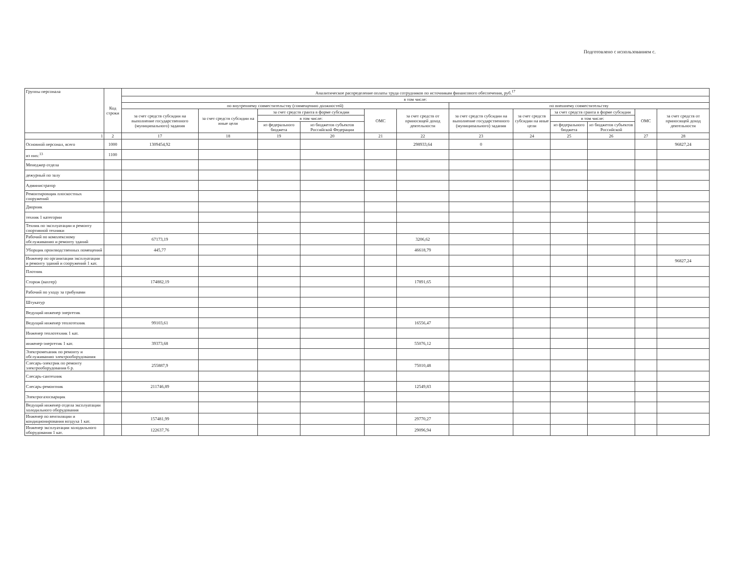Подготовлено с использованием с.
| Группы персонала | Код строки | Аналитическое распределение оплаты труда сотрудников по источникам финансового обеспечения, руб.<sup>17</sup> | | | | | | | | | | | |
| --- | --- | --- | --- | --- | --- | --- | --- | --- | --- | --- | --- | --- | --- |
| | | в том числе: | | | | | | | | | | | |
| | | по внутреннему совместительству (совмещению должностей) | | | | | | по внешнему совместительству | | | | | |
| | | за счет средств субсидии на выполнение государственного (муниципального) задания | за счет средств субсидии на иные цели | за счет средств гранта в форме субсидии | | ОМС | за счет средств от приносящей доход деятельности | за счет средств субсидии на выполнение государственного (муниципального) задания | за счет средств субсидии на иные цели | за счет средств гранта в форме субсидии | | ОМС | за счет средств от приносящей доход деятельности |
| | | | | в том числе: | | | | | | в том числе: | | | |
| | | | | из федерального бюджета | из бюджетов субъектов Российской Федерации | | | | | из федерального бюджета | из бюджетов субъектов Российской | | |
| 1 | 2 | 17 | 18 | 19 | 20 | 21 | 22 | 23 | 24 | 25 | 26 | 27 | 28 |
| Основной персонал, всего | 1000 | 1309454,92 | | | | | 298933,64 | 0 | | | | | 96827,24 |
| из них:<sup>13</sup> | 1100 | | | | | | | | | | | | |
| Менеджер отдела | | | | | | | | | | | | | |
| дежурный по залу | | | | | | | | | | | | | |
| Администратор | | | | | | | | | | | | | |
| Ремонтировщик плоскостных сооружений | | | | | | | | | | | | | |
| Дворник | | | | | | | | | | | | | |
| техник 1 категории | | | | | | | | | | | | | |
| Техник по эксплуатации и ремонту спортивной техники | | | | | | | | | | | | | |
| Рабочий по комплексному обслуживанию и ремонту зданий | | 67173,19 | | | | | 3206,62 | | | | | | |
| Уборщик производственных помещений | | 445,77 | | | | | 46618,79 | | | | | | |
| Инженер по организации эксплуатации и ремонту зданий и сооружений 1 кат. | | | | | | | | | | | | | 96827,24 |
| Плотник | | | | | | | | | | | | | |
| Сторож (вахтер) | | 174882,19 | | | | | 17891,65 | | | | | | |
| Рабочий по уходу за трибунами | | | | | | | | | | | | | |
| Штукатур | | | | | | | | | | | | | |
| Ведущий инженер энергетик | | | | | | | | | | | | | |
| Ведущий инженер теплотехник | | 99103,61 | | | | | 16556,47 | | | | | | |
| Инженер теплотехник 1 кат. | | | | | | | | | | | | | |
| инженер-энергетик 1 кат. | | 39373,68 | | | | | 55076,12 | | | | | | |
| Электромеханик по ремонту и обслуживанию электрооборудования | | | | | | | | | | | | | |
| Слесарь-электрик по ремонту электрооборудования 6 р. | | 255887,9 | | | | | 75010,48 | | | | | | |
| Слесарь-сантехник | | | | | | | | | | | | | |
| Слесарь-ремонтник | | 211746,89 | | | | | 12549,83 | | | | | | |
| Электрогазосварщик | | | | | | | | | | | | | |
| Ведущий инженер отдела эксплуатации холодильного оборудования | | | | | | | | | | | | | |
| Инженер по вентиляции и кондиционирования воздуха 1 кат. | | 157481,99 | | | | | 29770,27 | | | | | | |
| Инженер эксплуатации холодильного оборудования 1 кат. | | 122637,76 | | | | | 29096,94 | | | | | | |